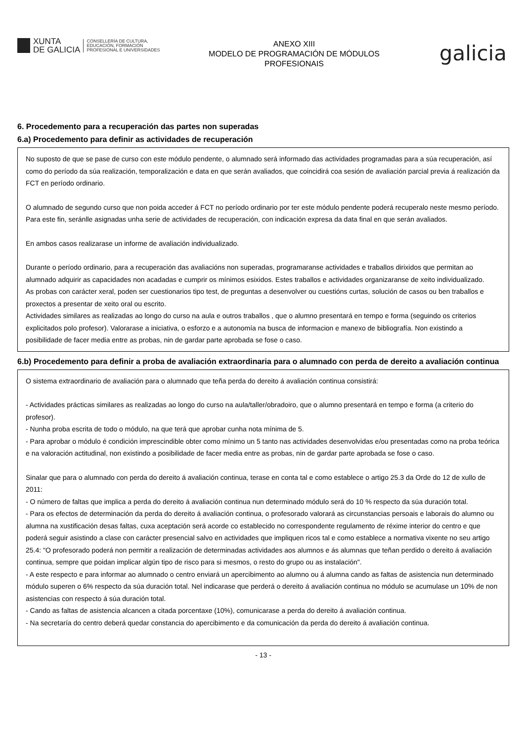XUNTA
DE GALICIA
CONSELLERÍA DE CULTURA,
EDUCACIÓN, FORMACIÓN
PROFESIONAL E UNIVERSIDADES
ANEXO XIII
MODELO DE PROGRAMACIÓN DE MÓDULOS
PROFESIONAIS
galicia
6. Procedemento para a recuperación das partes non superadas
6.a) Procedemento para definir as actividades de recuperación
No suposto de que se pase de curso con este módulo pendente, o alumnado será informado das actividades programadas para a súa recuperación, así como do período da súa realización, temporalización e data en que serán avaliados, que coincidirá coa sesión de avaliación parcial previa á realización da FCT en período ordinario.
O alumnado de segundo curso que non poida acceder á FCT no período ordinario por ter este módulo pendente poderá recuperalo neste mesmo período. Para este fin, seránlle asignadas unha serie de actividades de recuperación, con indicación expresa da data final en que serán avaliados.
En ambos casos realizarase un informe de avaliación individualizado.
Durante o período ordinario, para a recuperación das avaliacións non superadas, programaranse actividades e traballos dirixidos que permitan ao alumnado adquirir as capacidades non acadadas e cumprir os mínimos esixidos. Estes traballos e actividades organizaranse de xeito individualizado.
As probas con carácter xeral, poden ser cuestionarios tipo test, de preguntas a desenvolver ou cuestións curtas, solución de casos ou ben traballos e proxectos a presentar de xeito oral ou escrito.
Actividades similares as realizadas ao longo do curso na aula e outros traballos , que o alumno presentará en tempo e forma (seguindo os criterios explicitados polo profesor). Valorarase a iniciativa, o esforzo e a autonomía na busca de informacion e manexo de bibliografía. Non existindo a posibilidade de facer media entre as probas, nin de gardar parte aprobada se fose o caso.
6.b) Procedemento para definir a proba de avaliación extraordinaria para o alumnado con perda de dereito a avaliación continua
O sistema extraordinario de avaliación para o alumnado que teña perda do dereito á avaliación continua consistirá:
- Actividades prácticas similares as realizadas ao longo do curso na aula/taller/obradoiro, que o alumno presentará en tempo e forma (a criterio do profesor).
- Nunha proba escrita de todo o módulo, na que terá que aprobar cunha nota mínima de 5.
- Para aprobar o módulo é condición imprescindible obter como mínimo un 5 tanto nas actividades desenvolvidas e/ou presentadas como na proba teórica e na valoración actitudinal, non existindo a posibilidade de facer media entre as probas, nin de gardar parte aprobada se fose o caso.
Sinalar que para o alumnado con perda do dereito á avaliación continua, terase en conta tal e como establece o artigo 25.3 da Orde do 12 de xullo de 2011:
- O número de faltas que implica a perda do dereito á avaliación continua nun determinado módulo será do 10 % respecto da súa duración total.
- Para os efectos de determinación da perda do dereito á avaliación continua, o profesorado valorará as circunstancias persoais e laborais do alumno ou alumna na xustificación desas faltas, cuxa aceptación será acorde co establecido no correspondente regulamento de réxime interior do centro e que poderá seguir asistindo a clase con carácter presencial salvo en actividades que impliquen ricos tal e como establece a normativa vixente no seu artigo 25.4: "O profesorado poderá non permitir a realización de determinadas actividades aos alumnos e ás alumnas que teñan perdido o dereito á avaliación continua, sempre que poidan implicar algún tipo de risco para si mesmos, o resto do grupo ou as instalación".
- A este respecto e para informar ao alumnado o centro enviará un apercibimento ao alumno ou á alumna cando as faltas de asistencia nun determinado módulo superen o 6% respecto da súa duración total. Nel indicarase que perderá o dereito á avaliación continua no módulo se acumulase un 10% de non asistencias con respecto á súa duración total.
- Cando as faltas de asistencia alcancen a citada porcentaxe (10%), comunicarase a perda do dereito á avaliación continua.
- Na secretaría do centro deberá quedar constancia do apercibimento e da comunicación da perda do dereito á avaliación continua.
- 13 -